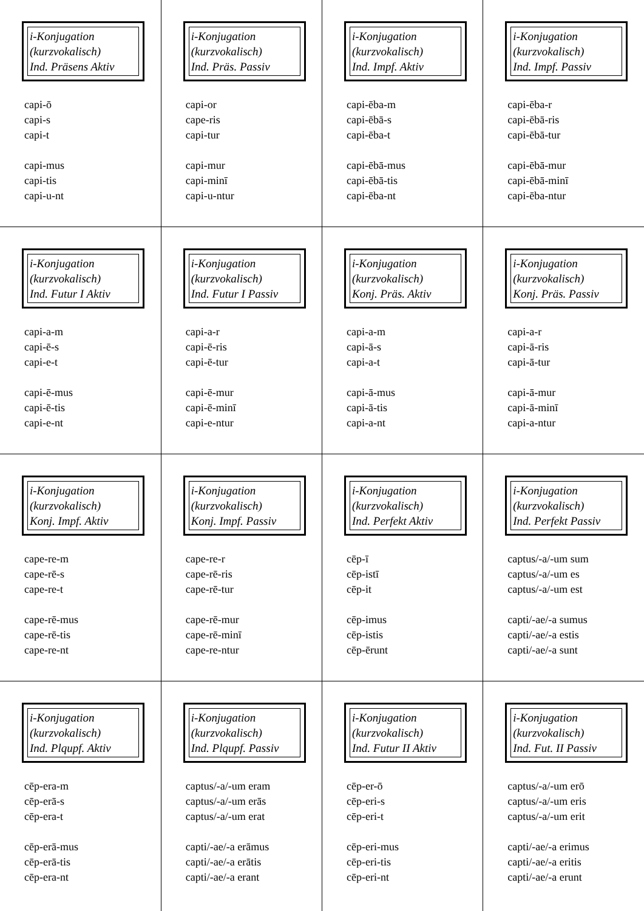| i-Konjugation (kurzvokalisch) Ind. Präsens Aktiv capi-ō capi-s capi-t capi-mus capi-tis capi-u-nt | i-Konjugation (kurzvokalisch) Ind. Präs. Passiv capi-or cape-ris capi-tur capi-mur capi-minī capi-u-ntur | i-Konjugation (kurzvokalisch) Ind. Impf. Aktiv capi-ēba-m capi-ēbā-s capi-ēba-t capi-ēbā-mus capi-ēbā-tis capi-ēba-nt | i-Konjugation (kurzvokalisch) Ind. Impf. Passiv capi-ēba-r capi-ēbā-ris capi-ēbā-tur capi-ēbā-mur capi-ēbā-minī capi-ēba-ntur |
| i-Konjugation (kurzvokalisch) Ind. Futur I Aktiv capi-a-m capi-ē-s capi-e-t capi-ē-mus capi-ē-tis capi-e-nt | i-Konjugation (kurzvokalisch) Ind. Futur I Passiv capi-a-r capi-ē-ris capi-ē-tur capi-ē-mur capi-ē-minī capi-e-ntur | i-Konjugation (kurzvokalisch) Konj. Präs. Aktiv capi-a-m capi-ā-s capi-a-t capi-ā-mus capi-ā-tis capi-a-nt | i-Konjugation (kurzvokalisch) Konj. Präs. Passiv capi-a-r capi-ā-ris capi-ā-tur capi-ā-mur capi-ā-minī capi-a-ntur |
| i-Konjugation (kurzvokalisch) Konj. Impf. Aktiv cape-re-m cape-rē-s cape-re-t cape-rē-mus cape-rē-tis cape-re-nt | i-Konjugation (kurzvokalisch) Konj. Impf. Passiv cape-re-r cape-rē-ris cape-rē-tur cape-rē-mur cape-rē-minī cape-re-ntur | i-Konjugation (kurzvokalisch) Ind. Perfekt Aktiv cēp-ī cēp-istī cēp-it cēp-imus cēp-istis cēp-ērunt | i-Konjugation (kurzvokalisch) Ind. Perfekt Passiv captus/-a/-um sum captus/-a/-um es captus/-a/-um est capti/-ae/-a sumus capti/-ae/-a estis capti/-ae/-a sunt |
| i-Konjugation (kurzvokalisch) Ind. Plqupf. Aktiv cēp-era-m cēp-erā-s cēp-era-t cēp-erā-mus cēp-erā-tis cēp-era-nt | i-Konjugation (kurzvokalisch) Ind. Plqupf. Passiv captus/-a/-um eram captus/-a/-um erās captus/-a/-um erat capti/-ae/-a erāmus capti/-ae/-a erātis capti/-ae/-a erant | i-Konjugation (kurzvokalisch) Ind. Futur II Aktiv cēp-er-ō cēp-eri-s cēp-eri-t cēp-eri-mus cēp-eri-tis cēp-eri-nt | i-Konjugation (kurzvokalisch) Ind. Fut. II Passiv captus/-a/-um erō captus/-a/-um eris captus/-a/-um erit capti/-ae/-a erimus capti/-ae/-a eritis capti/-ae/-a erunt |